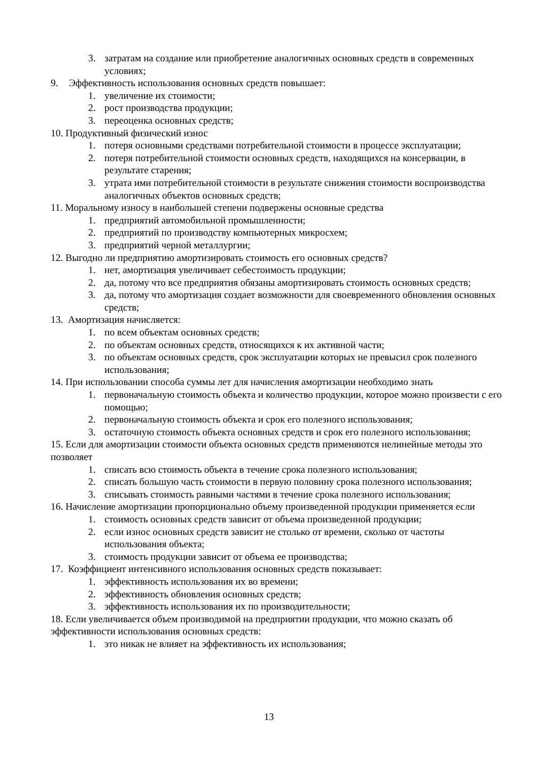3. затратам на создание или приобретение аналогичных основных средств в современных условиях;
9. Эффективность использования основных средств повышает:
1. увеличение их стоимости;
2. рост производства продукции;
3. переоценка основных средств;
10. Продуктивный физический износ
1. потеря основными средствами потребительной стоимости в процессе эксплуатации;
2. потеря потребительной стоимости основных средств, находящихся на консервации, в результате старения;
3. утрата ими потребительной стоимости в результате снижения стоимости воспроизводства аналогичных объектов основных средств;
11. Моральному износу в наибольшей степени подвержены основные средства
1. предприятий автомобильной промышленности;
2. предприятий по производству компьютерных микросхем;
3. предприятий черной металлургии;
12. Выгодно ли предприятию амортизировать стоимость его основных средств?
1. нет, амортизация увеличивает себестоимость продукции;
2. да, потому что все предприятия обязаны амортизировать стоимость основных средств;
3. да, потому что амортизация создает возможности для своевременного обновления основных средств;
13. Амортизация начисляется:
1. по всем объектам основных средств;
2. по объектам основных средств, относящихся к их активной части;
3. по объектам основных средств, срок эксплуатации которых не превысил срок полезного использования;
14. При использовании способа суммы лет для начисления амортизации необходимо знать
1. первоначальную стоимость объекта и количество продукции, которое можно произвести с его помощью;
2. первоначальную стоимость объекта и срок его полезного использования;
3. остаточную стоимость объекта основных средств и срок его полезного использования;
15. Если для амортизации стоимости объекта основных средств применяются нелинейные методы это позволяет
1. списать всю стоимость объекта в течение срока полезного использования;
2. списать большую часть стоимости в первую половину срока полезного использования;
3. списывать стоимость равными частями в течение срока полезного использования;
16. Начисление амортизации пропорционально объему произведенной продукции применяется если
1. стоимость основных средств зависит от объема произведенной продукции;
2. если износ основных средств зависит не столько от времени, сколько от частоты использования объекта;
3. стоимость продукции зависит от объема ее производства;
17. Коэффициент интенсивного использования основных средств показывает:
1. эффективность использования их во времени;
2. эффективность обновления основных средств;
3. эффективность использования их по производительности;
18. Если увеличивается объем производимой на предприятии продукции, что можно сказать об эффективности использования основных средств:
1. это никак не влияет на эффективность их использования;
13